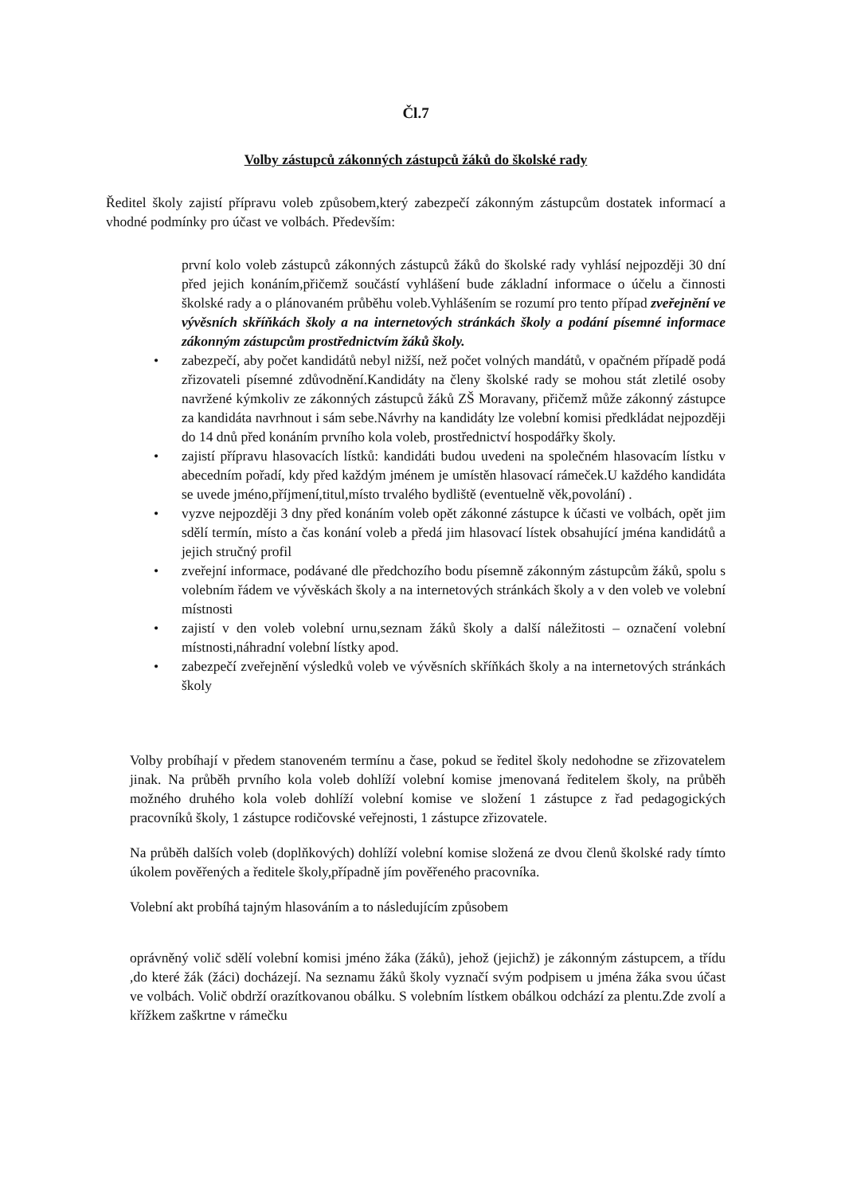Čl.7
Volby zástupců zákonných zástupců žáků do školské rady
Ředitel školy zajistí přípravu voleb způsobem,který zabezpečí zákonným zástupcům dostatek informací a vhodné podmínky pro účast ve volbách. Především:
první kolo voleb zástupců zákonných zástupců žáků do školské rady vyhlásí nejpozději 30 dní před jejich konáním,přičemž součástí vyhlášení bude základní informace o účelu a činnosti školské rady a o plánovaném průběhu voleb.Vyhlášením se rozumí pro tento případ zveřejnění ve vývěsních skříňkách školy a na internetových stránkách školy a podání písemné informace zákonným zástupcům prostřednictvím žáků školy.
zabezpečí, aby počet kandidátů nebyl nižší, než počet volných mandátů, v opačném případě podá zřizovateli písemné zdůvodnění.Kandidáty na členy školské rady se mohou stát zletilé osoby navržené kýmkoliv ze zákonných zástupců žáků ZŠ Moravany, přičemž může zákonný zástupce za kandidáta navrhnout i sám sebe.Návrhy na kandidáty lze volební komisi předkládat nejpozději do 14 dnů před konáním prvního kola voleb, prostřednictví hospodářky školy.
zajistí přípravu hlasovacích lístků: kandidáti budou uvedeni na společném hlasovacím lístku v abecedním pořadí, kdy před každým jménem je umístěn hlasovací rámeček.U každého kandidáta se uvede jméno,příjmení,titul,místo trvalého bydliště (eventuelně věk,povolání) .
vyzve nejpozději 3 dny před konáním voleb opět zákonné zástupce k účasti ve volbách, opět jim sdělí termín, místo a čas konání voleb a předá jim hlasovací lístek obsahující jména kandidátů a jejich stručný profil
zveřejní informace, podávané dle předchozího bodu písemně zákonným zástupcům žáků, spolu s volebním řádem ve vývěskách školy a na internetových stránkách školy a v den voleb ve volební místnosti
zajistí v den voleb volební urnu,seznam žáků školy a další náležitosti – označení volební místnosti,náhradní volební lístky apod.
zabezpečí zveřejnění výsledků voleb ve vývěsních skříňkách školy a na internetových stránkách školy
Volby probíhají v předem stanoveném termínu a čase, pokud se ředitel školy nedohodne se zřizovatelem jinak. Na průběh prvního kola voleb dohlíží volební komise jmenovaná ředitelem školy, na průběh možného druhého kola voleb dohlíží volební komise ve složení 1 zástupce z řad pedagogických pracovníků školy, 1 zástupce rodičovské veřejnosti, 1 zástupce zřizovatele.
Na průběh dalších voleb (doplňkových) dohlíží volební komise složená ze dvou členů školské rady tímto úkolem pověřených a ředitele školy,případně jím pověřeného pracovníka.
Volební akt probíhá tajným hlasováním a to následujícím způsobem
oprávněný volič sdělí volební komisi jméno žáka (žáků), jehož (jejichž) je zákonným zástupcem, a třídu ,do které žák (žáci) docházejí. Na seznamu žáků školy vyznačí svým podpisem u jména žáka svou účast ve volbách. Volič obdrží orazítkovanou obálku. S volebním lístkem obálkou odchází za plentu.Zde zvolí a křížkem zaškrtne v rámečku